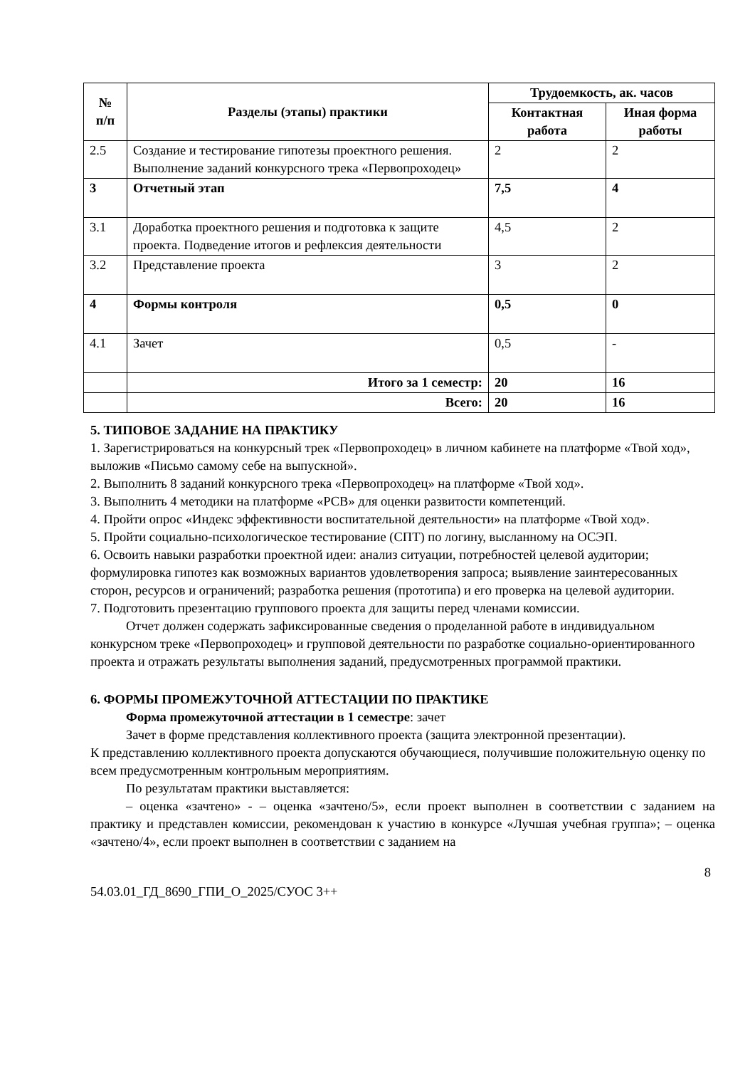| № п/п | Разделы (этапы) практики | Трудоемкость, ак. часов | |
| --- | --- | --- | --- |
| | | Контактная работа | Иная форма работы |
| 2.5 | Создание и тестирование гипотезы проектного решения. Выполнение заданий конкурсного трека «Первопроходец» | 2 | 2 |
| 3 | Отчетный этап | 7,5 | 4 |
| 3.1 | Доработка проектного решения и подготовка к защите проекта. Подведение итогов и рефлексия деятельности | 4,5 | 2 |
| 3.2 | Представление проекта | 3 | 2 |
| 4 | Формы контроля | 0,5 | 0 |
| 4.1 | Зачет | 0,5 | - |
| | Итого за 1 семестр: | 20 | 16 |
| | Всего: | 20 | 16 |
5. ТИПОВОЕ ЗАДАНИЕ НА ПРАКТИКУ
1. Зарегистрироваться на конкурсный трек «Первопроходец» в личном кабинете на платформе «Твой ход», выложив «Письмо самому себе на выпускной».
2. Выполнить 8 заданий конкурсного трека «Первопроходец» на платформе «Твой ход».
3. Выполнить 4 методики на платформе «РСВ» для оценки развитости компетенций.
4. Пройти опрос «Индекс эффективности воспитательной деятельности» на платформе «Твой ход».
5. Пройти социально-психологическое тестирование (СПТ) по логину, высланному на ОСЭП.
6. Освоить навыки разработки проектной идеи: анализ ситуации, потребностей целевой аудитории; формулировка гипотез как возможных вариантов удовлетворения запроса; выявление заинтересованных сторон, ресурсов и ограничений; разработка решения (прототипа) и его проверка на целевой аудитории.
7. Подготовить презентацию группового проекта для защиты перед членами комиссии.
Отчет должен содержать зафиксированные сведения о проделанной работе в индивидуальном конкурсном треке «Первопроходец» и групповой деятельности по разработке социально-ориентированного проекта и отражать результаты выполнения заданий, предусмотренных программой практики.
6. ФОРМЫ ПРОМЕЖУТОЧНОЙ АТТЕСТАЦИИ ПО ПРАКТИКЕ
Форма промежуточной аттестации в 1 семестре: зачет
Зачет в форме представления коллективного проекта (защита электронной презентации).
К представлению коллективного проекта допускаются обучающиеся, получившие положительную оценку по всем предусмотренным контрольным мероприятиям.
По результатам практики выставляется:
– оценка «зачтено» - – оценка «зачтено/5», если проект выполнен в соответствии с заданием на практику и представлен комиссии, рекомендован к участию в конкурсе «Лучшая учебная группа»; – оценка «зачтено/4», если проект выполнен в соответствии с заданием на
8
54.03.01_ГД_8690_ГПИ_О_2025/СУОС 3++